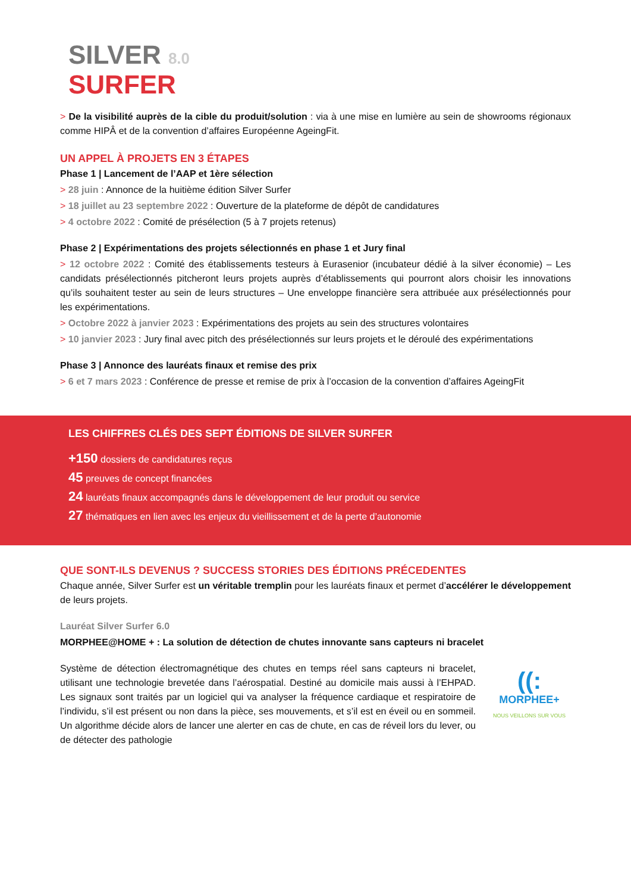SILVER 8.0
SURFER
> De la visibilité auprès de la cible du produit/solution : via à une mise en lumière au sein de showrooms régionaux comme HIPÂ et de la convention d’affaires Européenne AgeingFit.
UN APPEL À PROJETS EN 3 ÉTAPES
Phase 1 | Lancement de l’AAP et 1ère sélection
> 28 juin : Annonce de la huitième édition Silver Surfer
> 18 juillet au 23 septembre 2022 : Ouverture de la plateforme de dépôt de candidatures
> 4 octobre 2022 : Comité de présélection (5 à 7 projets retenus)
Phase 2 | Expérimentations des projets sélectionnés en phase 1 et Jury final
> 12 octobre 2022 : Comité des établissements testeurs à Eurasenior (incubateur dédié à la silver économie) – Les candidats présélectionnés pitcheront leurs projets auprès d’établissements qui pourront alors choisir les innovations qu’ils souhaitent tester au sein de leurs structures – Une enveloppe financière sera attribuée aux présélectionnés pour les expérimentations.
> Octobre 2022 à janvier 2023 : Expérimentations des projets au sein des structures volontaires
> 10 janvier 2023 : Jury final avec pitch des présélectionnés sur leurs projets et le déroulé des expérimentations
Phase 3 | Annonce des lauréats finaux et remise des prix
> 6 et 7 mars 2023 : Conférence de presse et remise de prix à l’occasion de la convention d’affaires AgeingFit
LES CHIFFRES CLÉS DES SEPT ÉDITIONS DE SILVER SURFER
+150 dossiers de candidatures reçus
45 preuves de concept financées
24 lauréats finaux accompagnés dans le développement de leur produit ou service
27 thématiques en lien avec les enjeux du vieillissement et de la perte d’autonomie
QUE SONT-ILS DEVENUS ? SUCCESS STORIES DES ÉDITIONS PRÉCEDENTES
Chaque année, Silver Surfer est un véritable tremplin pour les lauréats finaux et permet d’accélérer le développement de leurs projets.
Lauréat Silver Surfer 6.0
MORPHEE@HOME + : La solution de détection de chutes innovante sans capteurs ni bracelet
Système de détection électromagnétique des chutes en temps réel sans capteurs ni bracelet, utilisant une technologie brevetée dans l’aérospatial. Destiné au domicile mais aussi à l’EHPAD. Les signaux sont traités par un logiciel qui va analyser la fréquence cardiaque et respiratoire de l’individu, s’il est présent ou non dans la pièce, ses mouvements, et s’il est en éveil ou en sommeil. Un algorithme décide alors de lancer une alerter en cas de chute, en cas de réveil lors du lever, ou de détecter des pathologie
((:
MORPHEE+
NOUS VEILLONS SUR VOUS